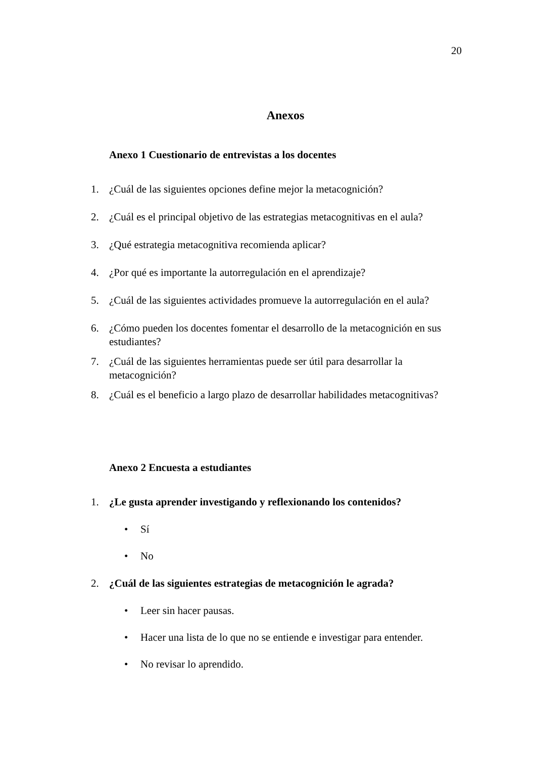20
Anexos
Anexo 1 Cuestionario de entrevistas a los docentes
1. ¿Cuál de las siguientes opciones define mejor la metacognición?
2. ¿Cuál es el principal objetivo de las estrategias metacognitivas en el aula?
3. ¿Qué estrategia metacognitiva recomienda aplicar?
4. ¿Por qué es importante la autorregulación en el aprendizaje?
5. ¿Cuál de las siguientes actividades promueve la autorregulación en el aula?
6. ¿Cómo pueden los docentes fomentar el desarrollo de la metacognición en sus estudiantes?
7. ¿Cuál de las siguientes herramientas puede ser útil para desarrollar la metacognición?
8. ¿Cuál es el beneficio a largo plazo de desarrollar habilidades metacognitivas?
Anexo 2 Encuesta a estudiantes
1. ¿Le gusta aprender investigando y reflexionando los contenidos?
• Sí
• No
2. ¿Cuál de las siguientes estrategias de metacognición le agrada?
• Leer sin hacer pausas.
• Hacer una lista de lo que no se entiende e investigar para entender.
• No revisar lo aprendido.